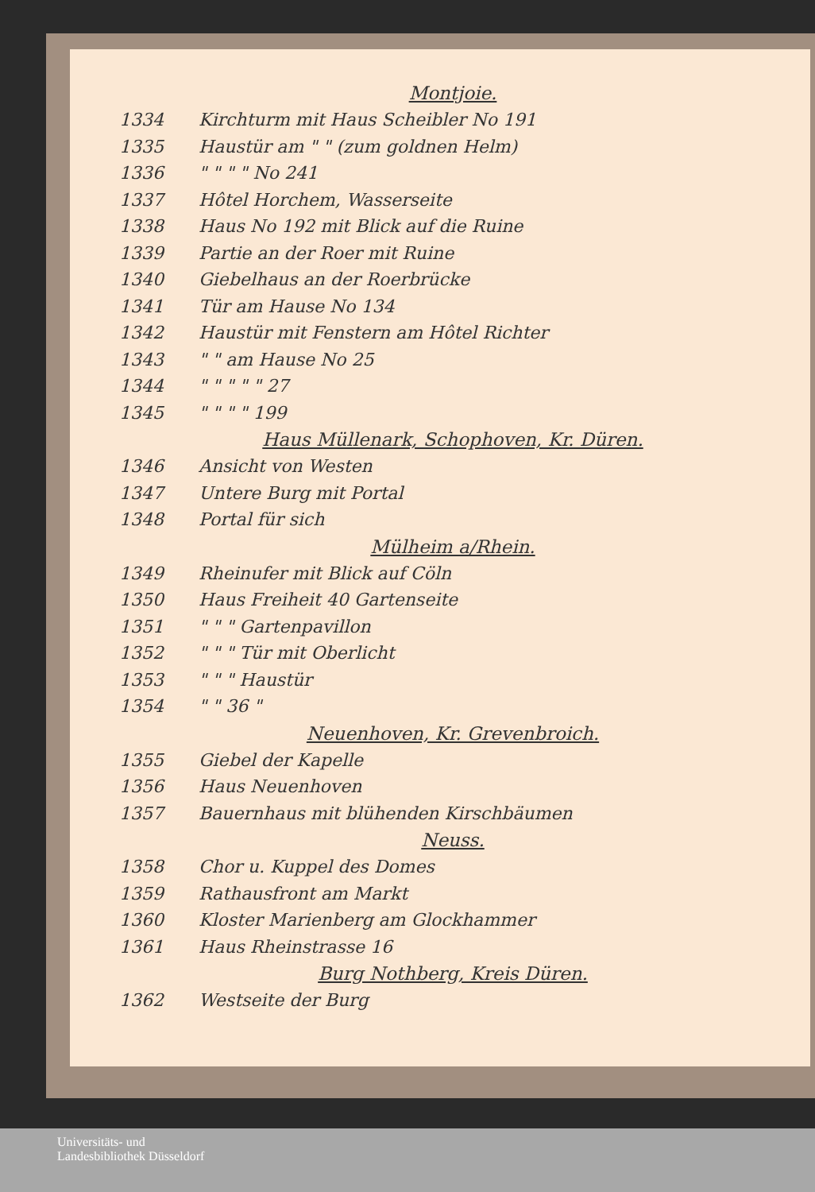Montjoie.
1334 Kirchturm mit Haus Scheibler No 191
1335 Haustür am " " (zum goldnen Helm)
1336 " " " " No 241
1337 Hôtel Horchem, Wasserseite
1338 Haus No 192 mit Blick auf die Ruine
1339 Partie an der Roer mit Ruine
1340 Giebelhaus an der Roerbrücke
1341 Tür am Hause No 134
1342 Haustür mit Fenstern am Hôtel Richter
1343 " " am Hause No 25
1344 " " " " " 27
1345 " " " " 199
Haus Müllenark, Schophoven, Kr. Düren.
1346 Ansicht von Westen
1347 Untere Burg mit Portal
1348 Portal für sich
Mülheim a/Rhein.
1349 Rheinufer mit Blick auf Cöln
1350 Haus Freiheit 40 Gartenseite
1351 " " " Gartenpavillon
1352 " " " Tür mit Oberlicht
1353 " " " Haustür
1354 " " 36 "
Neuenhoven, Kr. Grevenbroich.
1355 Giebel der Kapelle
1356 Haus Neuenhoven
1357 Bauernhaus mit blühenden Kirschbäumen
Neuss.
1358 Chor u. Kuppel des Domes
1359 Rathausfront am Markt
1360 Kloster Marienberg am Glockhammer
1361 Haus Rheinstrasse 16
Burg Nothberg, Kreis Düren.
1362 Westseite der Burg
Universitäts- und
Landesbibliothek Düsseldorf